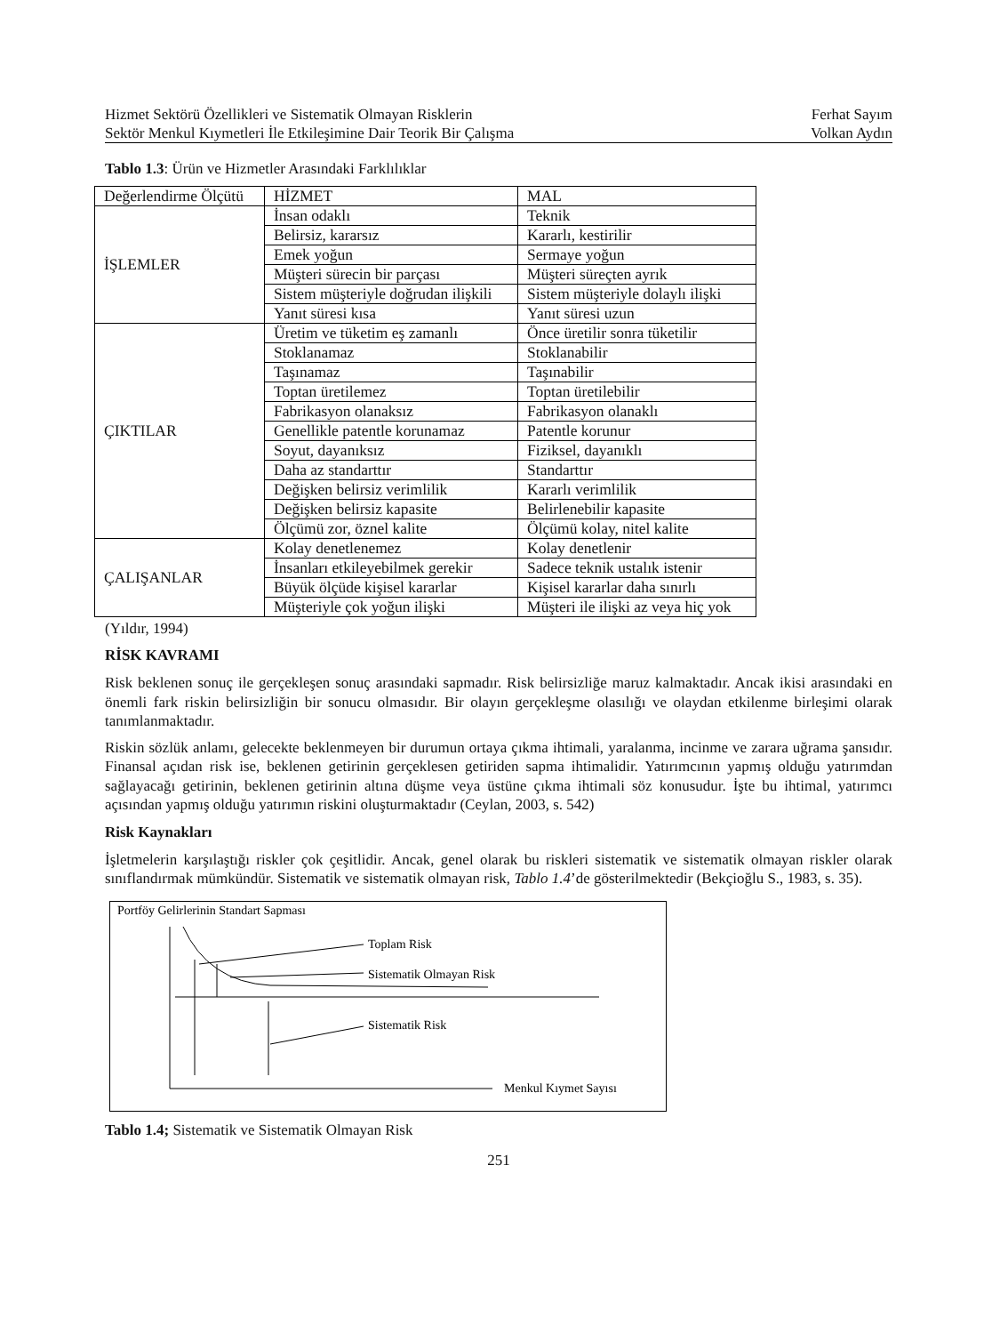Hizmet Sektörü Özellikleri ve Sistematik Olmayan Risklerin
Sektör Menkul Kıymetleri İle Etkileşimine Dair Teorik Bir Çalışma
Ferhat Sayım
Volkan Aydın
Tablo 1.3: Ürün ve Hizmetler Arasındaki Farklılıklar
| Değerlendirme Ölçütü | HİZMET | MAL |
| İŞLEMLER | İnsan odaklı | Teknik |
| | Belirsiz, kararsız | Kararlı, kestirilir |
| | Emek yoğun | Sermaye yoğun |
| | Müşteri sürecin bir parçası | Müşteri süreçten ayrık |
| | Sistem müşteriyle doğrudan ilişkili | Sistem müşteriyle dolaylı ilişki |
| | Yanıt süresi kısa | Yanıt süresi uzun |
| ÇIKTILAR | Üretim ve tüketim eş zamanlı | Önce üretilir sonra tüketilir |
| | Stoklanamaz | Stoklanabilir |
| | Taşınamaz | Taşınabilir |
| | Toptan üretilemez | Toptan üretilebilir |
| | Fabrikasyon olanaksız | Fabrikasyon olanaklı |
| | Genellikle patentle korunamaz | Patentle korunur |
| | Soyut, dayanıksız | Fiziksel, dayanıklı |
| | Daha az standarttır | Standarttır |
| | Değişken belirsiz verimlilik | Kararlı verimlilik |
| | Değişken belirsiz kapasite | Belirlenebilir kapasite |
| | Ölçümü zor, öznel kalite | Ölçümü kolay, nitel kalite |
| ÇALIŞANLAR | Kolay denetlenemez | Kolay denetlenir |
| | İnsanları etkileyebilmek gerekir | Sadece teknik ustalık istenir |
| | Büyük ölçüde kişisel kararlar | Kişisel kararlar daha sınırlı |
| | Müşteriyle çok yoğun ilişki | Müşteri ile ilişki az veya hiç yok |
(Yıldır, 1994)
RİSK KAVRAMI
Risk beklenen sonuç ile gerçekleşen sonuç arasındaki sapmadır. Risk belirsizliğe maruz kalmaktadır. Ancak ikisi arasındaki en önemli fark riskin belirsizliğin bir sonucu olmasıdır. Bir olayın gerçekleşme olasılığı ve olaydan etkilenme birleşimi olarak tanımlanmaktadır.
Riskin sözlük anlamı, gelecekte beklenmeyen bir durumun ortaya çıkma ihtimali, yaralanma, incinme ve zarara uğrama şansıdır. Finansal açıdan risk ise, beklenen getirinin gerçeklesen getiriden sapma ihtimalidir. Yatırımcının yapmış olduğu yatırımdan sağlayacağı getirinin, beklenen getirinin altına düşme veya üstüne çıkma ihtimali söz konusudur. İşte bu ihtimal, yatırımcı açısından yapmış olduğu yatırımın riskini oluşturmaktadır (Ceylan, 2003, s. 542)
Risk Kaynakları
İşletmelerin karşılaştığı riskler çok çeşitlidir. Ancak, genel olarak bu riskleri sistematik ve sistematik olmayan riskler olarak sınıflandırmak mümkündür. Sistematik ve sistematik olmayan risk, Tablo 1.4’de gösterilmektedir (Bekçioğlu S., 1983, s. 35).
Portföy Gelirlerinin Standart Sapması
Toplam Risk
Sistematik Olmayan Risk
Sistematik Risk
Menkul Kıymet Sayısı
Tablo 1.4; Sistematik ve Sistematik Olmayan Risk
251